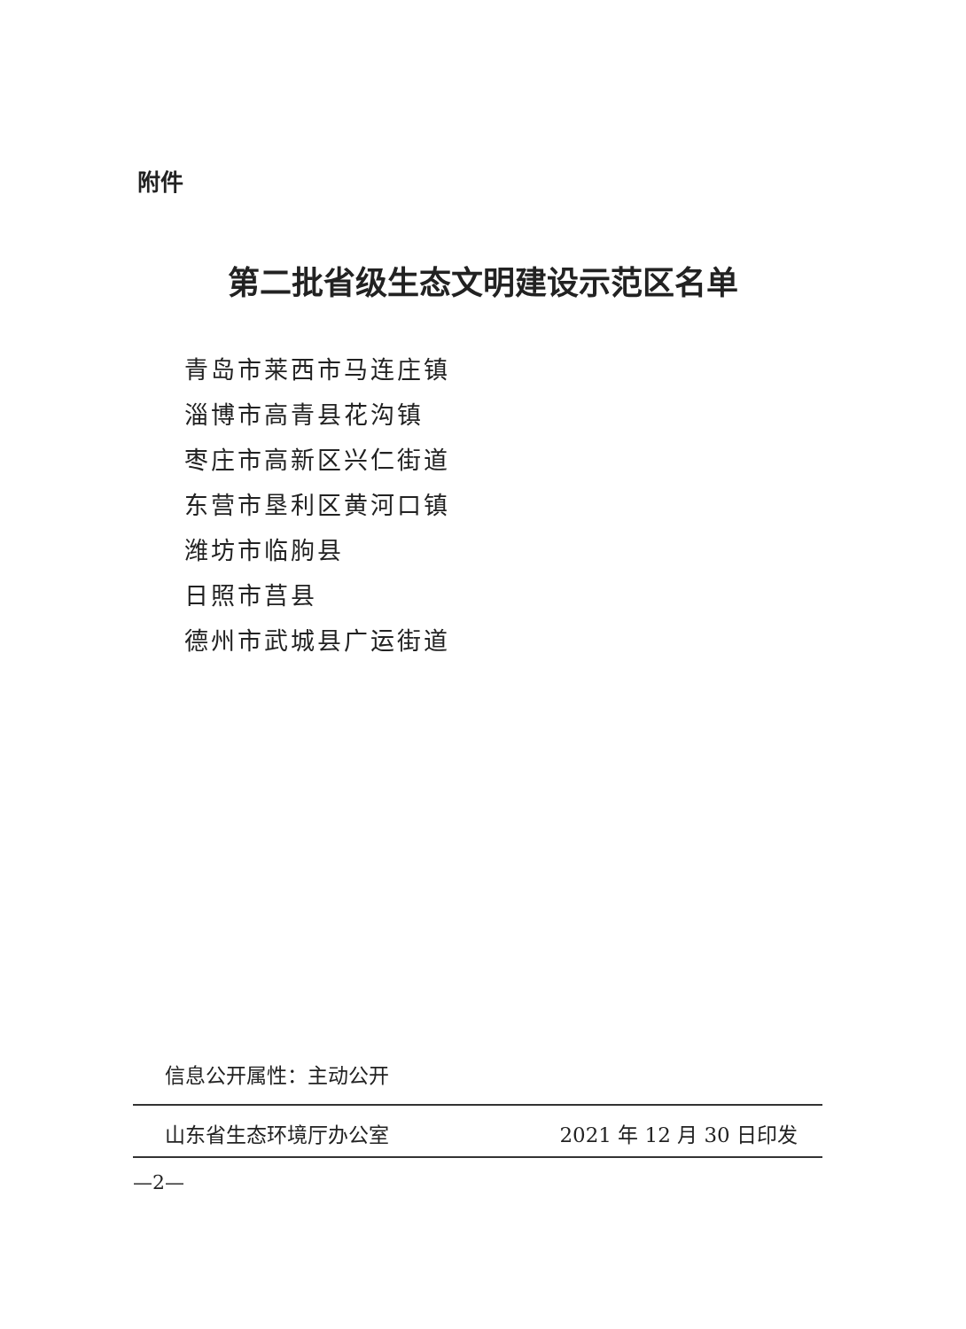附件
第二批省级生态文明建设示范区名单
青岛市莱西市马连庄镇
淄博市高青县花沟镇
枣庄市高新区兴仁街道
东营市垦利区黄河口镇
潍坊市临朐县
日照市莒县
德州市武城县广运街道
信息公开属性：主动公开
山东省生态环境厅办公室 2021 年 12 月 30 日印发
—2—